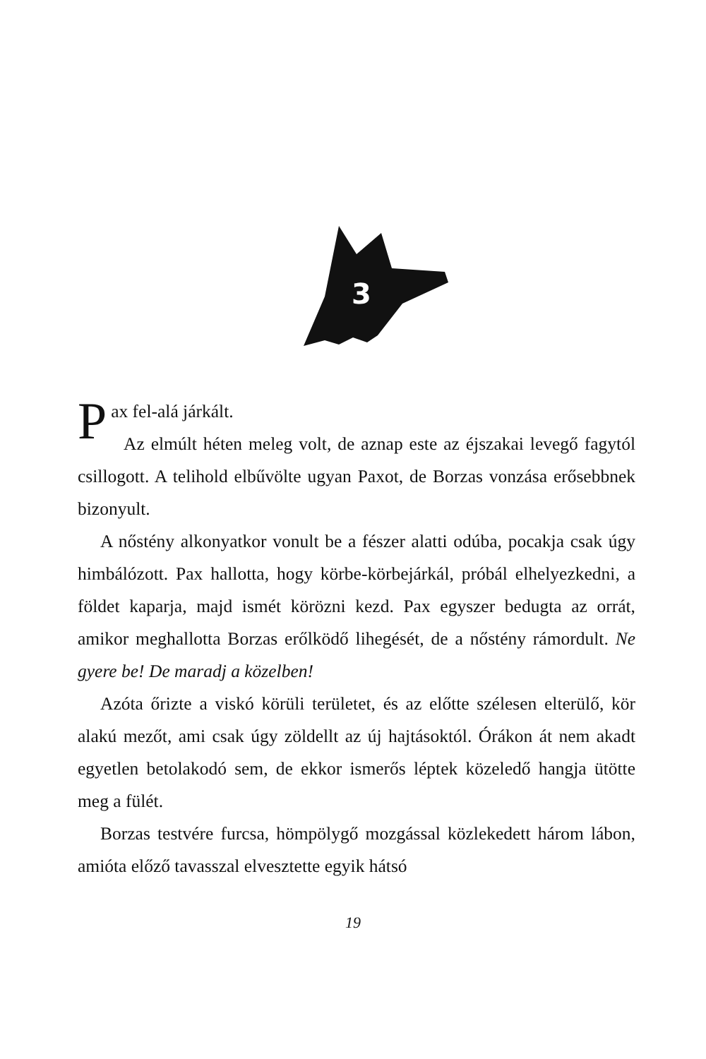3
Pax fel-alá járkált.
Az elmúlt héten meleg volt, de aznap este az éjszakai levegő fagytól csillogott. A telihold elbűvölte ugyan Paxot, de Borzas vonzása erősebbnek bizonyult.
A nőstény alkonyatkor vonult be a fészer alatti odúba, pocakja csak úgy himbálózott. Pax hallotta, hogy körbe-körbejárkál, próbál elhelyezkedni, a földet kaparja, majd ismét körözni kezd. Pax egyszer bedugta az orrát, amikor meghallotta Borzas erőlködő lihegését, de a nőstény rámordult. Ne gyere be! De maradj a közelben!
Azóta őrizte a viskó körüli területet, és az előtte szélesen elterülő, kör alakú mezőt, ami csak úgy zöldellt az új hajtásoktól. Órákon át nem akadt egyetlen betolakodó sem, de ekkor ismerős léptek közeledő hangja ütötte meg a fülét.
Borzas testvére furcsa, hömpölygő mozgással közlekedett három lábon, amióta előző tavasszal elvesztette egyik hátsó
19